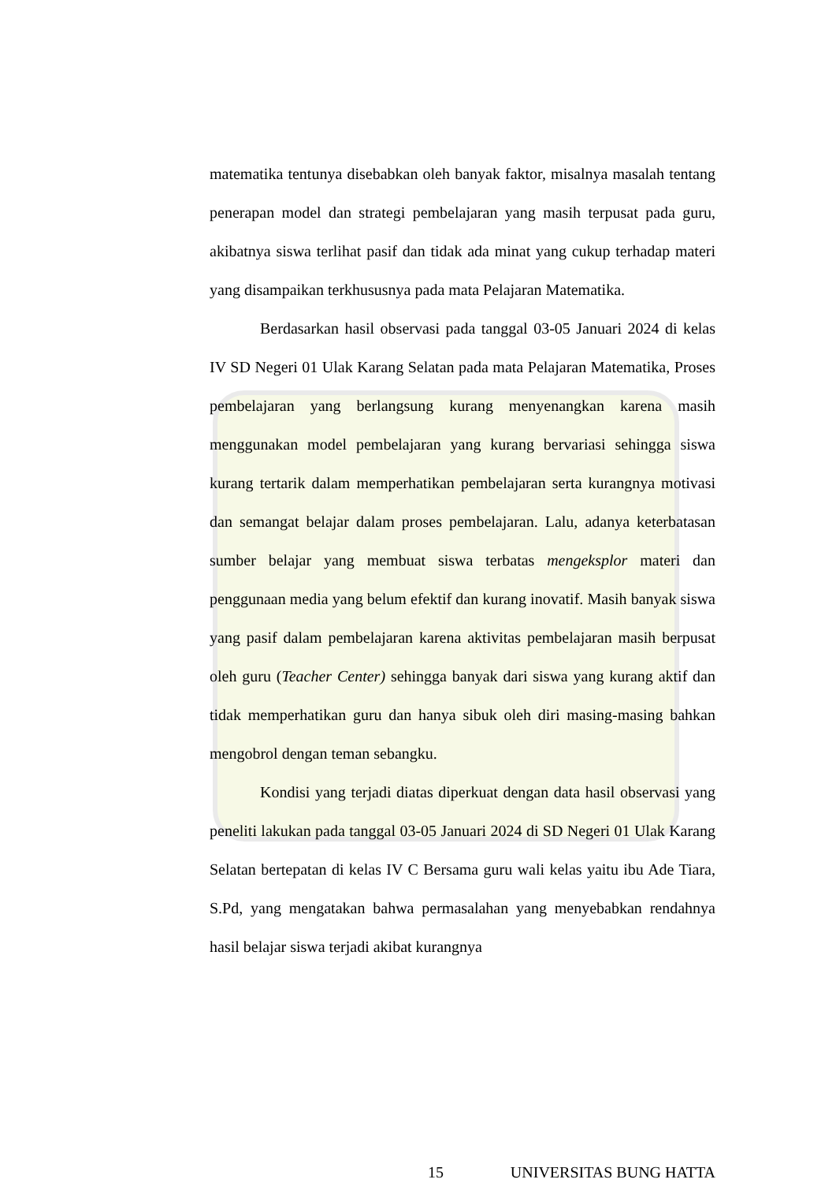matematika tentunya disebabkan oleh banyak faktor, misalnya masalah tentang penerapan model dan strategi pembelajaran yang masih terpusat pada guru, akibatnya siswa terlihat pasif dan tidak ada minat yang cukup terhadap materi yang disampaikan terkhususnya pada mata Pelajaran Matematika.
Berdasarkan hasil observasi pada tanggal 03-05 Januari 2024 di kelas IV SD Negeri 01 Ulak Karang Selatan pada mata Pelajaran Matematika, Proses pembelajaran yang berlangsung kurang menyenangkan karena masih menggunakan model pembelajaran yang kurang bervariasi sehingga siswa kurang tertarik dalam memperhatikan pembelajaran serta kurangnya motivasi dan semangat belajar dalam proses pembelajaran. Lalu, adanya keterbatasan sumber belajar yang membuat siswa terbatas mengeksplor materi dan penggunaan media yang belum efektif dan kurang inovatif. Masih banyak siswa yang pasif dalam pembelajaran karena aktivitas pembelajaran masih berpusat oleh guru (Teacher Center) sehingga banyak dari siswa yang kurang aktif dan tidak memperhatikan guru dan hanya sibuk oleh diri masing-masing bahkan mengobrol dengan teman sebangku.
Kondisi yang terjadi diatas diperkuat dengan data hasil observasi yang peneliti lakukan pada tanggal 03-05 Januari 2024 di SD Negeri 01 Ulak Karang Selatan bertepatan di kelas IV C Bersama guru wali kelas yaitu ibu Ade Tiara, S.Pd, yang mengatakan bahwa permasalahan yang menyebabkan rendahnya hasil belajar siswa terjadi akibat kurangnya
15 UNIVERSITAS BUNG HATTA